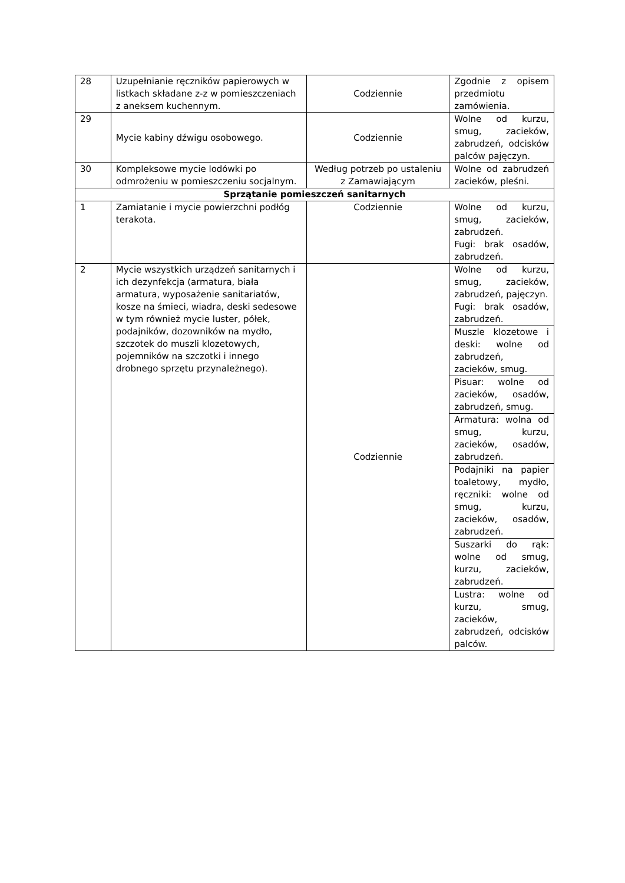| 28 | Uzupełnianie ręczników papierowych w listkach składane z-z w pomieszczeniach z aneksem kuchennym. | Codziennie | Zgodnie z opisem przedmiotu zamówienia. |
| 29 | Mycie kabiny dźwigu osobowego. | Codziennie | Wolne od kurzu, smug, zacieków, zabrudzeń, odcisków palców pajęczyn. |
| 30 | Kompleksowe mycie lodówki po odmrożeniu w pomieszczeniu socjalnym. | Według potrzeb po ustaleniu z Zamawiającym | Wolne od zabrudzeń zacieków, pleśni. |
| Sprzątanie pomieszczeń sanitarnych | | | |
| 1 | Zamiatanie i mycie powierzchni podłóg terakota. | Codziennie | Wolne od kurzu, smug, zacieków, zabrudzeń. Fugi: brak osadów, zabrudzeń. |
| 2 | Mycie wszystkich urządzeń sanitarnych i ich dezynfekcja (armatura, biała armatura, wyposażenie sanitariatów, kosze na śmieci, wiadra, deski sedesowe w tym również mycie luster, półek, podajników, dozowników na mydło, szczotek do muszli klozetowych, pojemników na szczotki i innego drobnego sprzętu przynależnego). | Codziennie | Wolne od kurzu, smug, zacieków, zabrudzeń, pajęczyn. Fugi: brak osadów, zabrudzeń. |
| | | | Muszle klozetowe i deski: wolne od zabrudzeń, zacieków, smug. |
| | | | Pisuar: wolne od zacieków, osadów, zabrudzeń, smug. |
| | | | Armatura: wolna od smug, kurzu, zacieków, osadów, zabrudzeń. |
| | | | Podajniki na papier toaletowy, mydło, ręczniki: wolne od smug, kurzu, zacieków, osadów, zabrudzeń. |
| | | | Suszarki do rąk: wolne od smug, kurzu, zacieków, zabrudzeń. |
| | | | Lustra: wolne od kurzu, smug, zacieków, zabrudzeń, odcisków palców. |